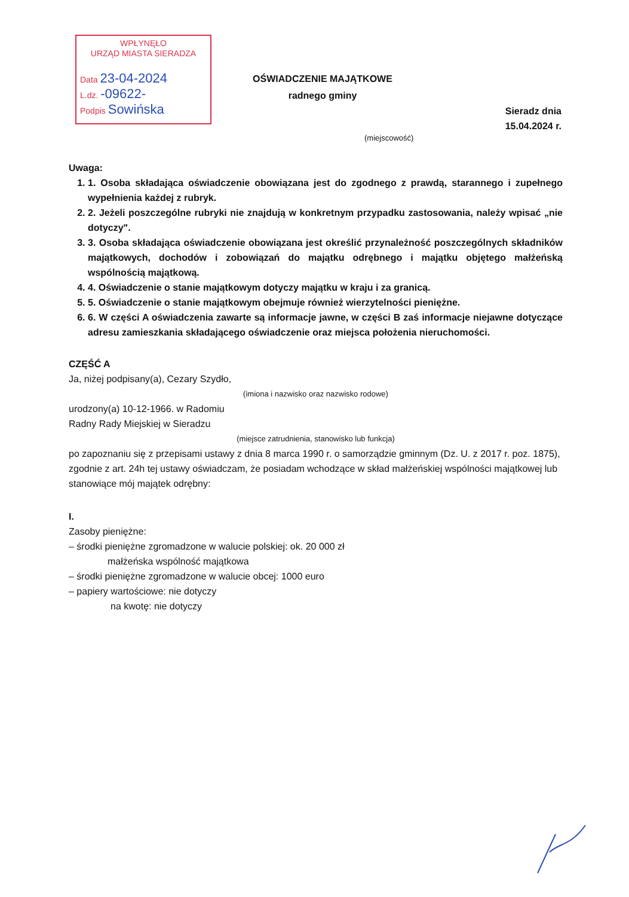WPŁYNĘŁO
URZĄD MIASTA SIERADZA
Data 23-04-2024
L.dz. -09622-
Podpis Sowińska
OŚWIADCZENIE MAJĄTKOWE
radnego gminy
Sieradz dnia
15.04.2024 r.
(miejscowość)
Uwaga:
1. 1. Osoba składająca oświadczenie obowiązana jest do zgodnego z prawdą, starannego i zupełnego wypełnienia każdej z rubryk.
2. 2. Jeżeli poszczególne rubryki nie znajdują w konkretnym przypadku zastosowania, należy wpisać „nie dotyczy".
3. 3. Osoba składająca oświadczenie obowiązana jest określić przynależność poszczególnych składników majątkowych, dochodów i zobowiązań do majątku odrębnego i majątku objętego małżeńską wspólnością majątkową.
4. 4. Oświadczenie o stanie majątkowym dotyczy majątku w kraju i za granicą.
5. 5. Oświadczenie o stanie majątkowym obejmuje również wierzytelności pieniężne.
6. 6. W części A oświadczenia zawarte są informacje jawne, w części B zaś informacje niejawne dotyczące adresu zamieszkania składającego oświadczenie oraz miejsca położenia nieruchomości.
CZĘŚĆ A
Ja, niżej podpisany(a), Cezary Szydło,
(imiona i nazwisko oraz nazwisko rodowe)
urodzony(a) 10-12-1966. w Radomiu
Radny Rady Miejskiej w Sieradzu
(miejsce zatrudnienia, stanowisko lub funkcja)
po zapoznaniu się z przepisami ustawy z dnia 8 marca 1990 r. o samorządzie gminnym (Dz. U. z 2017 r. poz. 1875), zgodnie z art. 24h tej ustawy oświadczam, że posiadam wchodzące w skład małżeńskiej wspólności majątkowej lub stanowiące mój majątek odrębny:
I.
Zasoby pieniężne:
– środki pieniężne zgromadzone w walucie polskiej: ok. 20 000 zł
małżeńska wspólność majątkowa
– środki pieniężne zgromadzone w walucie obcej: 1000 euro
– papiery wartościowe: nie dotyczy
na kwotę: nie dotyczy